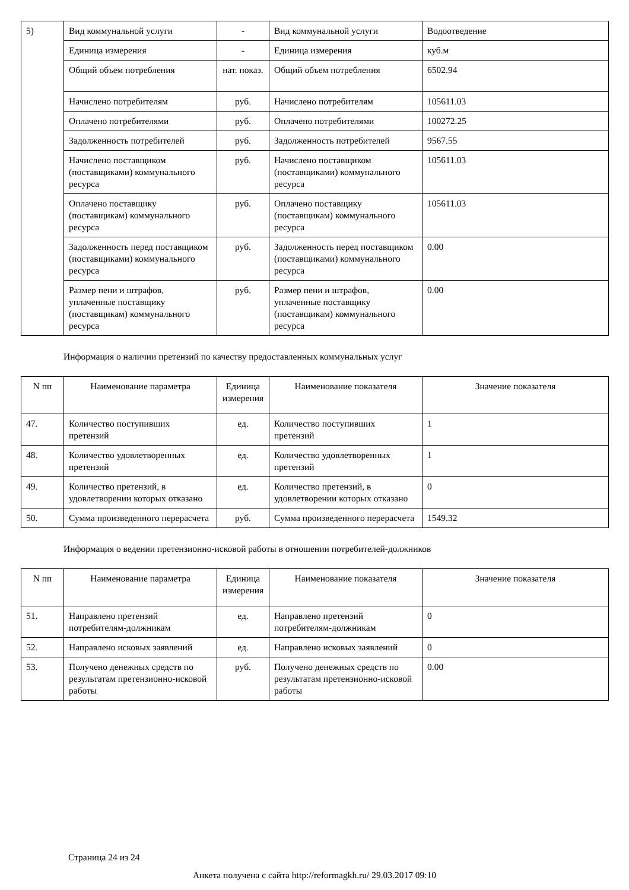| 5) | Вид коммунальной услуги | - | Вид коммунальной услуги | Водоотведение |
| | Единица измерения | - | Единица измерения | куб.м |
| | Общий объем потребления | нат. показ. | Общий объем потребления | 6502.94 |
| | Начислено потребителям | руб. | Начислено потребителям | 105611.03 |
| | Оплачено потребителями | руб. | Оплачено потребителями | 100272.25 |
| | Задолженность потребителей | руб. | Задолженность потребителей | 9567.55 |
| | Начислено поставщиком (поставщиками) коммунального ресурса | руб. | Начислено поставщиком (поставщиками) коммунального ресурса | 105611.03 |
| | Оплачено поставщику (поставщикам) коммунального ресурса | руб. | Оплачено поставщику (поставщикам) коммунального ресурса | 105611.03 |
| | Задолженность перед поставщиком (поставщиками) коммунального ресурса | руб. | Задолженность перед поставщиком (поставщиками) коммунального ресурса | 0.00 |
| | Размер пени и штрафов, уплаченные поставщику (поставщикам) коммунального ресурса | руб. | Размер пени и штрафов, уплаченные поставщику (поставщикам) коммунального ресурса | 0.00 |
Информация о наличии претензий по качеству предоставленных коммунальных услуг
| N пп | Наименование параметра | Единица измерения | Наименование показателя | Значение показателя |
| --- | --- | --- | --- | --- |
| 47. | Количество поступивших претензий | ед. | Количество поступивших претензий | 1 |
| 48. | Количество удовлетворенных претензий | ед. | Количество удовлетворенных претензий | 1 |
| 49. | Количество претензий, в удовлетворении которых отказано | ед. | Количество претензий, в удовлетворении которых отказано | 0 |
| 50. | Сумма произведенного перерасчета | руб. | Сумма произведенного перерасчета | 1549.32 |
Информация о ведении претензионно-исковой работы в отношении потребителей-должников
| N пп | Наименование параметра | Единица измерения | Наименование показателя | Значение показателя |
| --- | --- | --- | --- | --- |
| 51. | Направлено претензий потребителям-должникам | ед. | Направлено претензий потребителям-должникам | 0 |
| 52. | Направлено исковых заявлений | ед. | Направлено исковых заявлений | 0 |
| 53. | Получено денежных средств по результатам претензионно-исковой работы | руб. | Получено денежных средств по результатам претензионно-исковой работы | 0.00 |
Страница 24 из 24
Анкета получена с сайта http://reformagkh.ru/ 29.03.2017 09:10